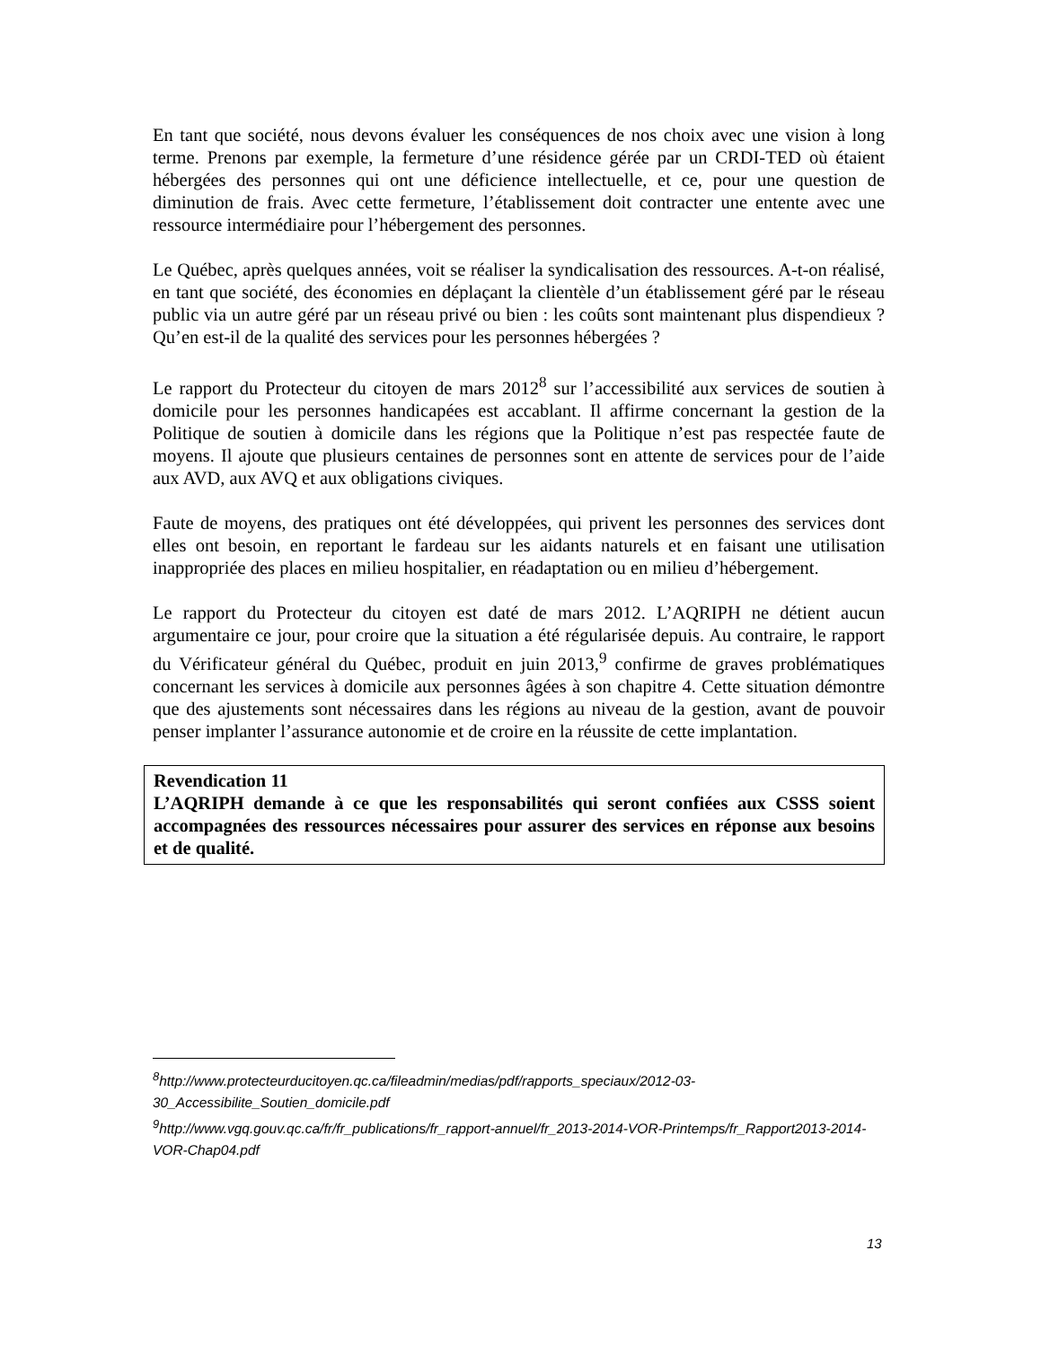En tant que société, nous devons évaluer les conséquences de nos choix avec une vision à long terme. Prenons par exemple, la fermeture d’une résidence gérée par un CRDI-TED où étaient hébergées des personnes qui ont une déficience intellectuelle, et ce, pour une question de diminution de frais. Avec cette fermeture, l’établissement doit contracter une entente avec une ressource intermédiaire pour l’hébergement des personnes.
Le Québec, après quelques années, voit se réaliser la syndicalisation des ressources. A-t-on réalisé, en tant que société, des économies en déplaçant la clientèle d’un établissement géré par le réseau public via un autre géré par un réseau privé ou bien : les coûts sont maintenant plus dispendieux ? Qu’en est-il de la qualité des services pour les personnes hébergées ?
Le rapport du Protecteur du citoyen de mars 2012<sup>8</sup> sur l’accessibilité aux services de soutien à domicile pour les personnes handicapées est accablant. Il affirme concernant la gestion de la Politique de soutien à domicile dans les régions que la Politique n’est pas respectée faute de moyens. Il ajoute que plusieurs centaines de personnes sont en attente de services pour de l’aide aux AVD, aux AVQ et aux obligations civiques.
Faute de moyens, des pratiques ont été développées, qui privent les personnes des services dont elles ont besoin, en reportant le fardeau sur les aidants naturels et en faisant une utilisation inappropriée des places en milieu hospitalier, en réadaptation ou en milieu d’hébergement.
Le rapport du Protecteur du citoyen est daté de mars 2012. L’AQRIPH ne détient aucun argumentaire ce jour, pour croire que la situation a été régularisée depuis. Au contraire, le rapport du Vérificateur général du Québec, produit en juin 2013,<sup>9</sup> confirme de graves problématiques concernant les services à domicile aux personnes âgées à son chapitre 4. Cette situation démontre que des ajustements sont nécessaires dans les régions au niveau de la gestion, avant de pouvoir penser implanter l’assurance autonomie et de croire en la réussite de cette implantation.
Revendication 11
L’AQRIPH demande à ce que les responsabilités qui seront confiées aux CSSS soient accompagnées des ressources nécessaires pour assurer des services en réponse aux besoins et de qualité.
<sup>8</sup> http://www.protecteurducitoyen.qc.ca/fileadmin/medias/pdf/rapports_speciaux/2012-03-30_Accessibilite_Soutien_domicile.pdf
<sup>9</sup> http://www.vgq.gouv.qc.ca/fr/fr_publications/fr_rapport-annuel/fr_2013-2014-VOR-Printemps/fr_Rapport2013-2014-VOR-Chap04.pdf
13